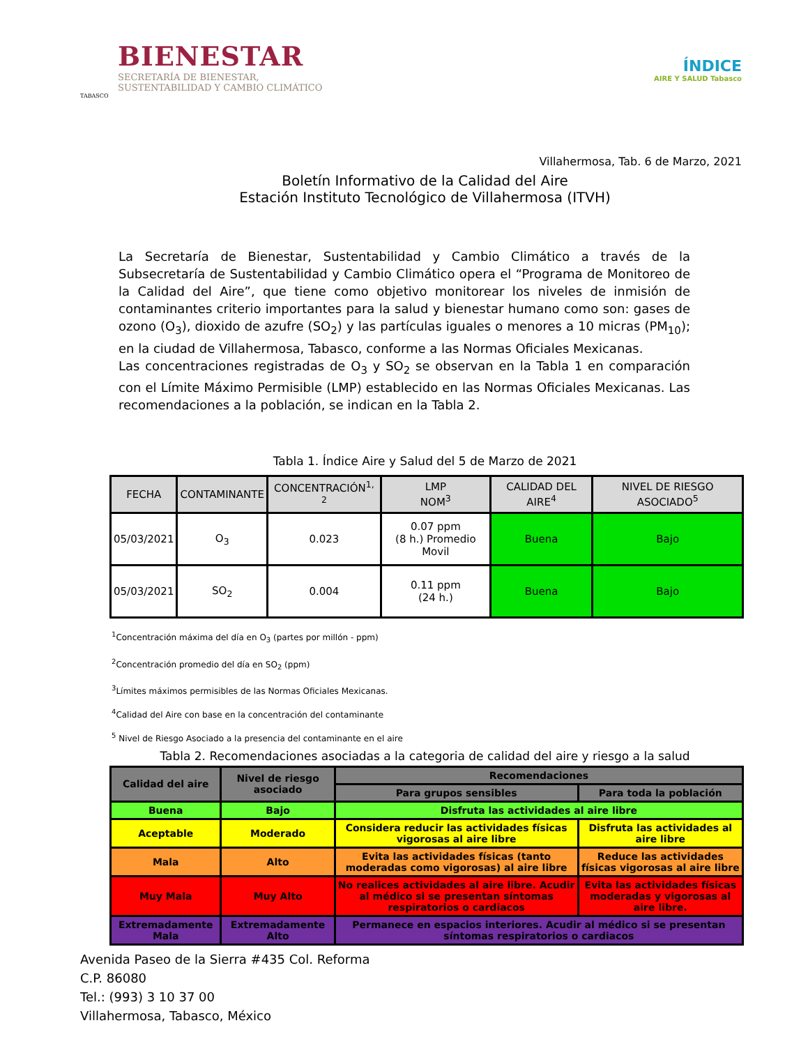BIENESTAR
SECRETARÍA DE BIENESTAR,
SUSTENTABILIDAD Y CAMBIO CLIMÁTICO
TABASCO
ÍNDICE
AIRE Y SALUD Tabasco
Villahermosa, Tab. 6 de Marzo, 2021
Boletín Informativo de la Calidad del Aire
Estación Instituto Tecnológico de Villahermosa (ITVH)
La Secretaría de Bienestar, Sustentabilidad y Cambio Climático a través de la Subsecretaría de Sustentabilidad y Cambio Climático opera el “Programa de Monitoreo de la Calidad del Aire”, que tiene como objetivo monitorear los niveles de inmisión de contaminantes criterio importantes para la salud y bienestar humano como son: gases de ozono (O<sub>3</sub>), dioxido de azufre (SO<sub>2</sub>) y las partículas iguales o menores a 10 micras (PM<sub>10</sub>); en la ciudad de Villahermosa, Tabasco, conforme a las Normas Oficiales Mexicanas.
Las concentraciones registradas de O<sub>3</sub> y SO<sub>2</sub> se observan en la Tabla 1 en comparación con el Límite Máximo Permisible (LMP) establecido en las Normas Oficiales Mexicanas. Las recomendaciones a la población, se indican en la Tabla 2.
Tabla 1. Índice Aire y Salud del 5 de Marzo de 2021
| FECHA | CONTAMINANTE | CONCENTRACIÓN<sup>1, 2</sup> | LMP NOM<sup>3</sup> | CALIDAD DEL AIRE<sup>4</sup> | NIVEL DE RIESGO ASOCIADO<sup>5</sup> |
| --- | --- | --- | --- | --- | --- |
| 05/03/2021 | O<sub>3</sub> | 0.023 | 0.07 ppm (8 h.) Promedio Movil | Buena | Bajo |
| 05/03/2021 | SO<sub>2</sub> | 0.004 | 0.11 ppm (24 h.) | Buena | Bajo |
<sup>1</sup> Concentración máxima del día en O<sub>3</sub> (partes por millón - ppm)
<sup>2</sup> Concentración promedio del día en SO<sub>2</sub> (ppm)
<sup>3</sup> Límites máximos permisibles de las Normas Oficiales Mexicanas.
<sup>4</sup> Calidad del Aire con base en la concentración del contaminante
<sup>5</sup> Nivel de Riesgo Asociado a la presencia del contaminante en el aire
Tabla 2. Recomendaciones asociadas a la categoria de calidad del aire y riesgo a la salud
| Calidad del aire | Nivel de riesgo asociado | Recomendaciones | |
| --- | --- | --- | --- |
| | | Para grupos sensibles | Para toda la población |
| Buena | Bajo | Disfruta las actividades al aire libre | |
| Aceptable | Moderado | Considera reducir las actividades físicas vigorosas al aire libre | Disfruta las actividades al aire libre |
| Mala | Alto | Evita las actividades físicas (tanto moderadas como vigorosas) al aire libre | Reduce las actividades físicas vigorosas al aire libre |
| Muy Mala | Muy Alto | No realices actividades al aire libre. Acudir al médico si se presentan síntomas respiratorios o cardiacos | Evita las actividades físicas moderadas y vigorosas al aire libre. |
| Extremadamente Mala | Extremadamente Alto | Permanece en espacios interiores. Acudir al médico si se presentan síntomas respiratorios o cardiacos | |
Avenida Paseo de la Sierra #435 Col. Reforma
C.P. 86080
Tel.: (993) 3 10 37 00
Villahermosa, Tabasco, México